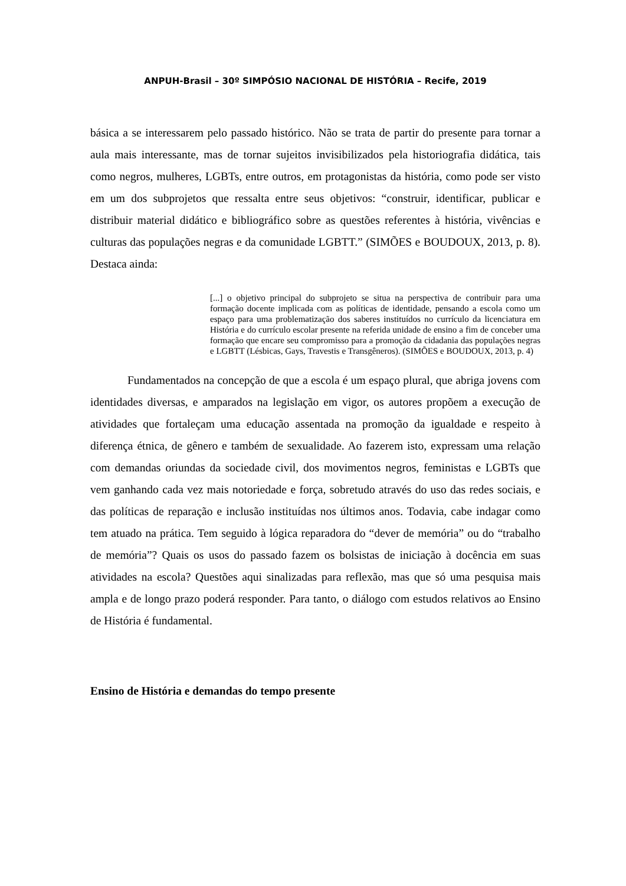ANPUH-Brasil – 30º SIMPÓSIO NACIONAL DE HISTÓRIA – Recife, 2019
básica a se interessarem pelo passado histórico. Não se trata de partir do presente para tornar a aula mais interessante, mas de tornar sujeitos invisibilizados pela historiografia didática, tais como negros, mulheres, LGBTs, entre outros, em protagonistas da história, como pode ser visto em um dos subprojetos que ressalta entre seus objetivos: “construir, identificar, publicar e distribuir material didático e bibliográfico sobre as questões referentes à história, vivências e culturas das populações negras e da comunidade LGBTT.” (SIMÕES e BOUDOUX, 2013, p. 8). Destaca ainda:
[...] o objetivo principal do subprojeto se situa na perspectiva de contribuir para uma formação docente implicada com as políticas de identidade, pensando a escola como um espaço para uma problematização dos saberes instituídos no currículo da licenciatura em História e do currículo escolar presente na referida unidade de ensino a fim de conceber uma formação que encare seu compromisso para a promoção da cidadania das populações negras e LGBTT (Lésbicas, Gays, Travestis e Transgêneros). (SIMÕES e BOUDOUX, 2013, p. 4)
Fundamentados na concepção de que a escola é um espaço plural, que abriga jovens com identidades diversas, e amparados na legislação em vigor, os autores propõem a execução de atividades que fortaleçam uma educação assentada na promoção da igualdade e respeito à diferença étnica, de gênero e também de sexualidade. Ao fazerem isto, expressam uma relação com demandas oriundas da sociedade civil, dos movimentos negros, feministas e LGBTs que vem ganhando cada vez mais notoriedade e força, sobretudo através do uso das redes sociais, e das políticas de reparação e inclusão instituídas nos últimos anos. Todavia, cabe indagar como tem atuado na prática. Tem seguido à lógica reparadora do “dever de memória” ou do “trabalho de memória”? Quais os usos do passado fazem os bolsistas de iniciação à docência em suas atividades na escola? Questões aqui sinalizadas para reflexão, mas que só uma pesquisa mais ampla e de longo prazo poderá responder. Para tanto, o diálogo com estudos relativos ao Ensino de História é fundamental.
Ensino de História e demandas do tempo presente